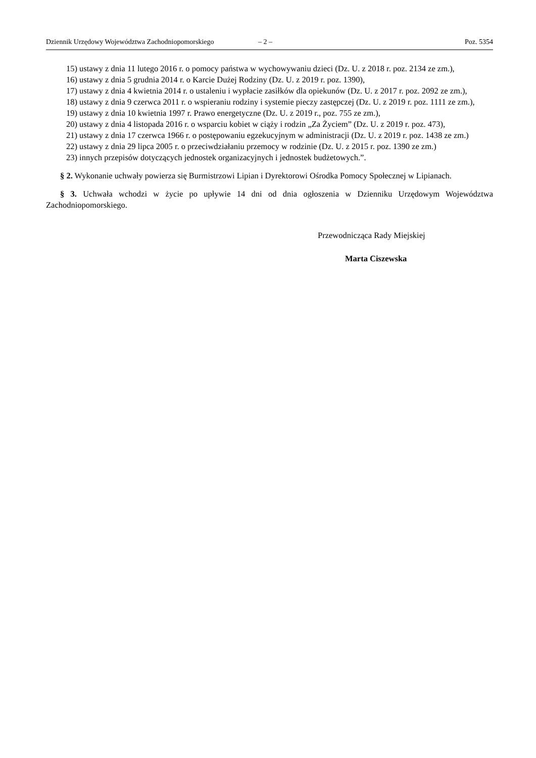Dziennik Urzędowy Województwa Zachodniopomorskiego – 2 – Poz. 5354
15) ustawy z dnia 11 lutego 2016 r. o pomocy państwa w wychowywaniu dzieci (Dz. U. z 2018 r. poz. 2134 ze zm.),
16) ustawy z dnia 5 grudnia 2014 r. o Karcie Dużej Rodziny (Dz. U. z 2019 r. poz. 1390),
17) ustawy z dnia 4 kwietnia 2014 r. o ustaleniu i wypłacie zasiłków dla opiekunów (Dz. U. z 2017 r. poz. 2092 ze zm.),
18) ustawy z dnia 9 czerwca 2011 r. o wspieraniu rodziny i systemie pieczy zastępczej (Dz. U. z 2019 r. poz. 1111 ze zm.),
19) ustawy z dnia 10 kwietnia 1997 r. Prawo energetyczne (Dz. U. z 2019 r., poz. 755 ze zm.),
20) ustawy z dnia 4 listopada 2016 r. o wsparciu kobiet w ciąży i rodzin „Za Życiem” (Dz. U. z 2019 r. poz. 473),
21) ustawy z dnia 17 czerwca 1966 r. o postępowaniu egzekucyjnym w administracji (Dz. U. z 2019 r. poz. 1438 ze zm.)
22) ustawy z dnia 29 lipca 2005 r. o przeciwdziałaniu przemocy w rodzinie (Dz. U. z 2015 r. poz. 1390 ze zm.)
23) innych przepisów dotyczących jednostek organizacyjnych i jednostek budżetowych.”.
§ 2. Wykonanie uchwały powierza się Burmistrzowi Lipian i Dyrektorowi Ośrodka Pomocy Społecznej w Lipianach.
§ 3. Uchwała wchodzi w życie po upływie 14 dni od dnia ogłoszenia w Dzienniku Urzędowym Województwa Zachodniopomorskiego.
Przewodnicząca Rady Miejskiej
Marta Ciszewska